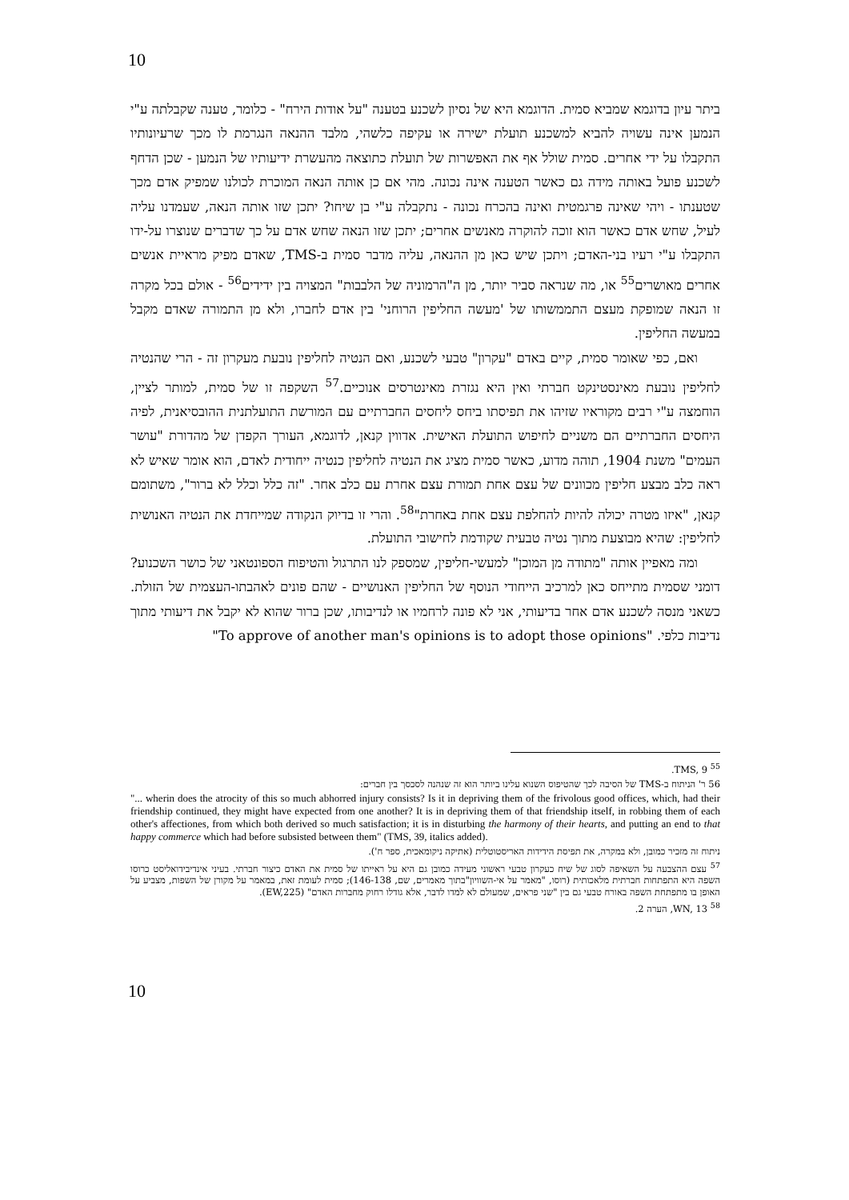10
ביתר עיון בדוגמא שמביא סמית. הדוגמא היא של נסיון לשכנע בטענה "על אודות הירח" - כלומר, טענה שקבלתה ע"י הנמען אינה עשויה להביא למשכנע תועלת ישירה או עקיפה כלשהי, מלבד ההנאה הנגרמת לו מכך שרעיונותיו התקבלו על ידי אחרים. סמית שולל אף את האפשרות של תועלת כתוצאה מהעשרת ידיעותיו של הנמען - שכן הדחף לשכנע פועל באותה מידה גם כאשר הטענה אינה נכונה. מהי אם כן אותה הנאה המוכרת לכולנו שמפיק אדם מכך שטענתו - ויהי שאינה פרגמטית ואינה בהכרח נכונה - נתקבלה ע"י בן שיחו? יתכן שזו אותה הנאה, שעמדנו עליה לעיל, שחש אדם כאשר הוא זוכה להוקרה מאנשים אחרים; יתכן שזו הנאה שחש אדם על כך שדברים שנוצרו על-ידו התקבלו ע"י רעיו בני-האדם; ויתכן שיש כאן מן ההנאה, עליה מדבר סמית ב-TMS, שאדם מפיק מראיית אנשים אחרים מאושרים<sup>55</sup> או, מה שנראה סביר יותר, מן ה"הרמוניה של הלבבות" המצויה בין ידידים<sup>56</sup> - אולם בכל מקרה זו הנאה שמופקת מעצם התממשותו של 'מעשה החליפין הרוחני' בין אדם לחברו, ולא מן התמורה שאדם מקבל במעשה החליפין.
ואם, כפי שאומר סמית, קיים באדם "עקרון" טבעי לשכנע, ואם הנטיה לחליפין נובעת מעקרון זה - הרי שהנטיה לחליפין נובעת מאינסטינקט חברתי ואין היא נגזרת מאינטרסים אנוכיים.<sup>57</sup> השקפה זו של סמית, למותר לציין, הוחמצה ע"י רבים מקוראיו שזיהו את תפיסתו ביחס ליחסים החברתיים עם המורשת התועלתנית ההובסיאנית, לפיה היחסים החברתיים הם משניים לחיפוש התועלת האישית. אדווין קנאן, לדוגמא, העורך הקפדן של מהדורת "עושר העמים" משנת 1904, תוהה מדוע, כאשר סמית מציג את הנטיה לחליפין כנטיה ייחודית לאדם, הוא אומר שאיש לא ראה כלב מבצע חליפין מכוונים של עצם אחת תמורת עצם אחרת עם כלב אחר. "זה כלל וכלל לא ברור", משתומם קנאן, "איזו מטרה יכולה להיות להחלפת עצם אחת באחרת"<sup>58</sup>. והרי זו בדיוק הנקודה שמייחדת את הנטיה האנושית לחליפין: שהיא מבוצעת מתוך נטיה טבעית שקודמת לחישובי התועלת.
ומה מאפיין אותה "מתודה מן המוכן" למעשי-חליפין, שמספק לנו התרגול והטיפוח הספונטאני של כושר השכנוע? דומני שסמית מתייחס כאן למרכיב הייחודי הנוסף של החליפין האנושיים - שהם פונים לאהבתו-העצמית של הזולת. כשאני מנסה לשכנע אדם אחר בדיעותי, אני לא פונה לרחמיו או לנדיבותו, שכן ברור שהוא לא יקבל את דיעותי מתוך נדיבות כלפי. "To approve of another man's opinions is to adopt those opinions"
<sup>55</sup> TMS, 9.
56 ר' הניתוח ב-TMS של הסיבה לכך שהטיפוס השנוא עלינו ביותר הוא זה שנהנה לסכסך בין חברים:
"... wherin does the atrocity of this so much abhorred injury consists? Is it in depriving them of the frivolous good offices, which, had their friendship continued, they might have expected from one another? It is in depriving them of that friendship itself, in robbing them of each other's affectiones, from which both derived so much satisfaction; it is in disturbing the harmony of their hearts, and putting an end to that happy commerce which had before subsisted between them" (TMS, 39, italics added).
ניתוח זה מזכיר כמובן, ולא במקרה, את תפיסת הידידות האריסטוטלית (אתיקה ניקומאכית, ספר ח').
<sup>57</sup> עצם ההצבעה על השאיפה לסוג של שיח כעקרון טבעי ראשוני מעידה כמובן גם היא על ראייתו של סמית את האדם כיצור חברתי. בעיני אינדיבידואליסט כרוסו השפה היא התפתחות חברתית מלאכותית (רוסו, "מאמר על אי-השוויון"בתוך מאמרים, שם, 146-138); סמית לעומת זאת, במאמר על מקורן של השפות, מצביע על האופן בו מתפתחת השפה באורח טבעי גם בין "שני פראים, שמעולם לא למדו לדבר, אלא גודלו רחוק מחברות האדם" (EW,225).
<sup>58</sup> WN, 13, הערה 2.
10